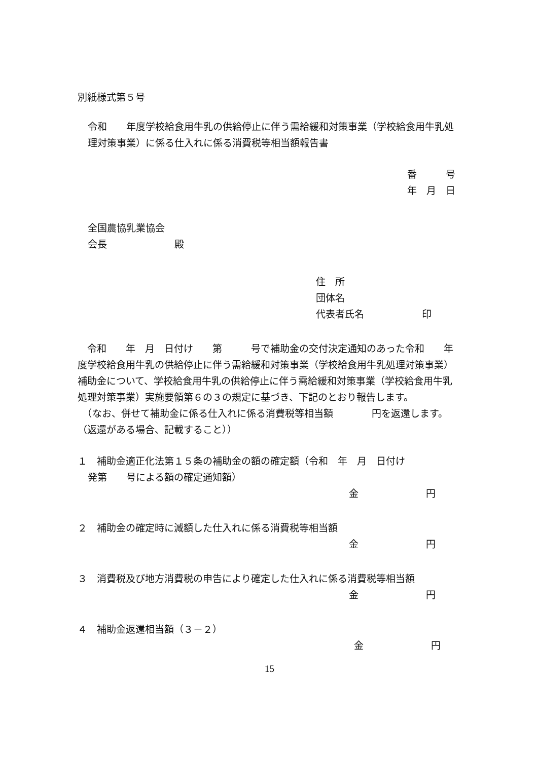別紙様式第５号
令和　　年度学校給食用牛乳の供給停止に伴う需給緩和対策事業（学校給食用牛乳処理対策事業）に係る仕入れに係る消費税等相当額報告書
番　　　号
年　月　日
全国農協乳業協会
会長　　　　　　　殿
住　所
団体名
代表者氏名　　　　　　印
　令和　　年　月　日付け　　第　　　号で補助金の交付決定通知のあった令和　　年度学校給食用牛乳の供給停止に伴う需給緩和対策事業（学校給食用牛乳処理対策事業）補助金について、学校給食用牛乳の供給停止に伴う需給緩和対策事業（学校給食用牛乳処理対策事業）実施要領第６の３の規定に基づき、下記のとおり報告します。
　（なお、併せて補助金に係る仕入れに係る消費税等相当額　　　　円を返還します。（返還がある場合、記載すること））
１　補助金適正化法第１５条の補助金の額の確定額（令和　年　月　日付け
発第　　号による額の確定通知額）
金　　　　　　　円
２　補助金の確定時に減額した仕入れに係る消費税等相当額
金　　　　　　　円
３　消費税及び地方消費税の申告により確定した仕入れに係る消費税等相当額
金　　　　　　　円
４　補助金返還相当額（３－２）
金　　　　　　　円
15